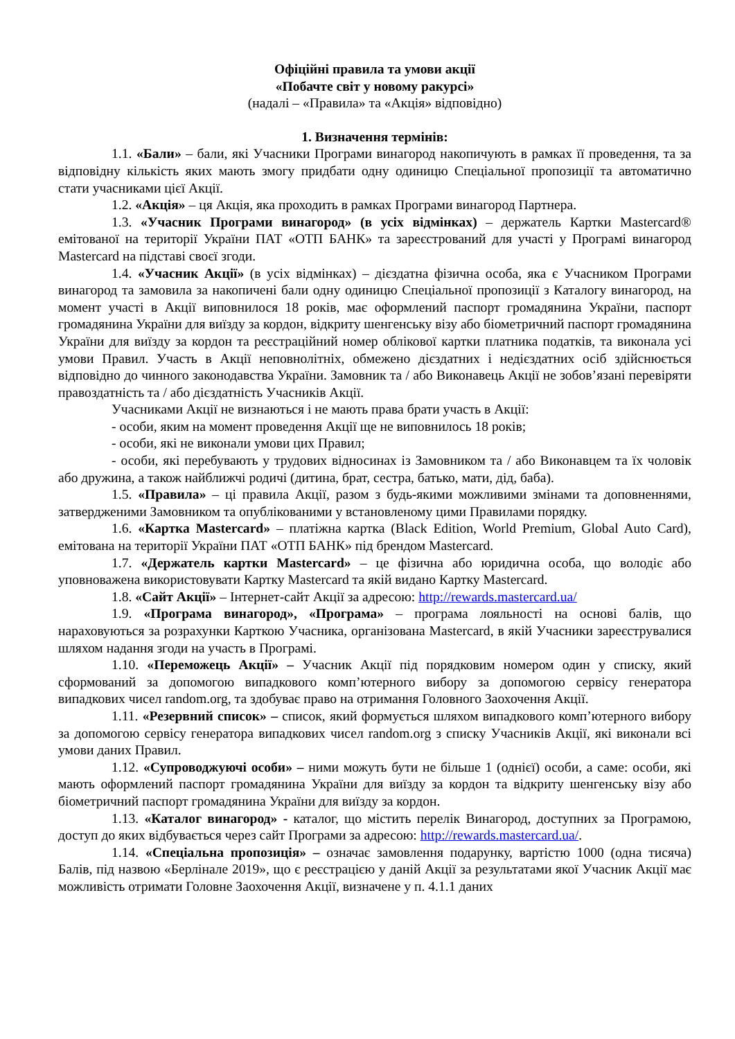Офіційні правила та умови акції
«Побачте світ у новому ракурсі»
(надалі – «Правила» та «Акція» відповідно)
1. Визначення термінів:
1.1. «Бали» – бали, які Учасники Програми винагород накопичують в рамках її проведення, та за відповідну кількість яких мають змогу придбати одну одиницю Спеціальної пропозиції та автоматично стати учасниками цієї Акції.
1.2. «Акція» – ця Акція, яка проходить в рамках Програми винагород Партнера.
1.3. «Учасник Програми винагород» (в усіх відмінках) – держатель Картки Mastercard® емітованої на території України ПАТ «ОТП БАНК» та зареєстрований для участі у Програмі винагород Mastercard на підставі своєї згоди.
1.4. «Учасник Акції» (в усіх відмінках) – дієздатна фізична особа, яка є Учасником Програми винагород та замовила за накопичені бали одну одиницю Спеціальної пропозиції з Каталогу винагород, на момент участі в Акції виповнилося 18 років, має оформлений паспорт громадянина України, паспорт громадянина України для виїзду за кордон, відкриту шенгенську візу або біометричний паспорт громадянина України для виїзду за кордон та реєстраційний номер облікової картки платника податків, та виконала усі умови Правил. Участь в Акції неповнолітніх, обмежено дієздатних і недієздатних осіб здійснюється відповідно до чинного законодавства України. Замовник та / або Виконавець Акції не зобов’язані перевіряти правоздатність та / або дієздатність Учасників Акції.
Учасниками Акції не визнаються і не мають права брати участь в Акції:
- особи, яким на момент проведення Акції ще не виповнилось 18 років;
- особи, які не виконали умови цих Правил;
- особи, які перебувають у трудових відносинах із Замовником та / або Виконавцем та їх чоловік або дружина, а також найближчі родичі (дитина, брат, сестра, батько, мати, дід, баба).
1.5. «Правила» – ці правила Акції, разом з будь-якими можливими змінами та доповненнями, затвердженими Замовником та опублікованими у встановленому цими Правилами порядку.
1.6. «Картка Mastercard» – платіжна картка (Black Edition, World Premium, Global Auto Card), емітована на території України ПАТ «ОТП БАНК» під брендом Mastercard.
1.7. «Держатель картки Mastercard» – це фізична або юридична особа, що володіє або уповноважена використовувати Картку Mastercard та якій видано Картку Mastercard.
1.8. «Сайт Акції» – Інтернет-сайт Акції за адресою: http://rewards.mastercard.ua/
1.9. «Програма винагород», «Програма» – програма лояльності на основі балів, що нараховуються за розрахунки Карткою Учасника, організована Mastercard, в якій Учасники зареєструвалися шляхом надання згоди на участь в Програмі.
1.10. «Переможець Акції» – Учасник Акції під порядковим номером один у списку, який сформований за допомогою випадкового комп’ютерного вибору за допомогою сервісу генератора випадкових чисел random.org, та здобуває право на отримання Головного Заохочення Акції.
1.11. «Резервний список» – список, який формується шляхом випадкового комп’ютерного вибору за допомогою сервісу генератора випадкових чисел random.org з списку Учасників Акції, які виконали всі умови даних Правил.
1.12. «Супроводжуючі особи» – ними можуть бути не більше 1 (однієї) особи, а саме: особи, які мають оформлений паспорт громадянина України для виїзду за кордон та відкриту шенгенську візу або біометричний паспорт громадянина України для виїзду за кордон.
1.13. «Каталог винагород» - каталог, що містить перелік Винагород, доступних за Програмою, доступ до яких відбувається через сайт Програми за адресою: http://rewards.mastercard.ua/.
1.14. «Спеціальна пропозиція» – означає замовлення подарунку, вартістю 1000 (одна тисяча) Балів, під назвою «Берлінале 2019», що є реєстрацією у даній Акції за результатами якої Учасник Акції має можливість отримати Головне Заохочення Акції, визначене у п. 4.1.1 даних